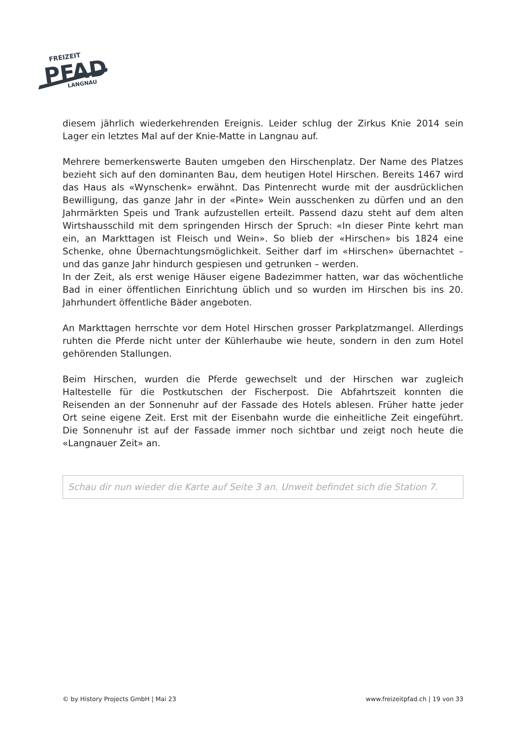FREIZEIT
PFAD
LANGNAU
diesem jährlich wiederkehrenden Ereignis. Leider schlug der Zirkus Knie 2014 sein Lager ein letztes Mal auf der Knie-Matte in Langnau auf.
Mehrere bemerkenswerte Bauten umgeben den Hirschenplatz. Der Name des Platzes bezieht sich auf den dominanten Bau, dem heutigen Hotel Hirschen. Bereits 1467 wird das Haus als «Wynschenk» erwähnt. Das Pintenrecht wurde mit der ausdrücklichen Bewilligung, das ganze Jahr in der «Pinte» Wein ausschenken zu dürfen und an den Jahrmärkten Speis und Trank aufzustellen erteilt. Passend dazu steht auf dem alten Wirtshausschild mit dem springenden Hirsch der Spruch: «In dieser Pinte kehrt man ein, an Markttagen ist Fleisch und Wein». So blieb der «Hirschen» bis 1824 eine Schenke, ohne Übernachtungsmöglichkeit. Seither darf im «Hirschen» übernachtet – und das ganze Jahr hindurch gespiesen und getrunken – werden.
In der Zeit, als erst wenige Häuser eigene Badezimmer hatten, war das wöchentliche Bad in einer öffentlichen Einrichtung üblich und so wurden im Hirschen bis ins 20. Jahrhundert öffentliche Bäder angeboten.
An Markttagen herrschte vor dem Hotel Hirschen grosser Parkplatzmangel. Allerdings ruhten die Pferde nicht unter der Kühlerhaube wie heute, sondern in den zum Hotel gehörenden Stallungen.
Beim Hirschen, wurden die Pferde gewechselt und der Hirschen war zugleich Haltestelle für die Postkutschen der Fischerpost. Die Abfahrtszeit konnten die Reisenden an der Sonnenuhr auf der Fassade des Hotels ablesen. Früher hatte jeder Ort seine eigene Zeit. Erst mit der Eisenbahn wurde die einheitliche Zeit eingeführt. Die Sonnenuhr ist auf der Fassade immer noch sichtbar und zeigt noch heute die «Langnauer Zeit» an.
Schau dir nun wieder die Karte auf Seite 3 an. Unweit befindet sich die Station 7.
© by History Projects GmbH | Mai 23 www.freizeitpfad.ch | 19 von 33